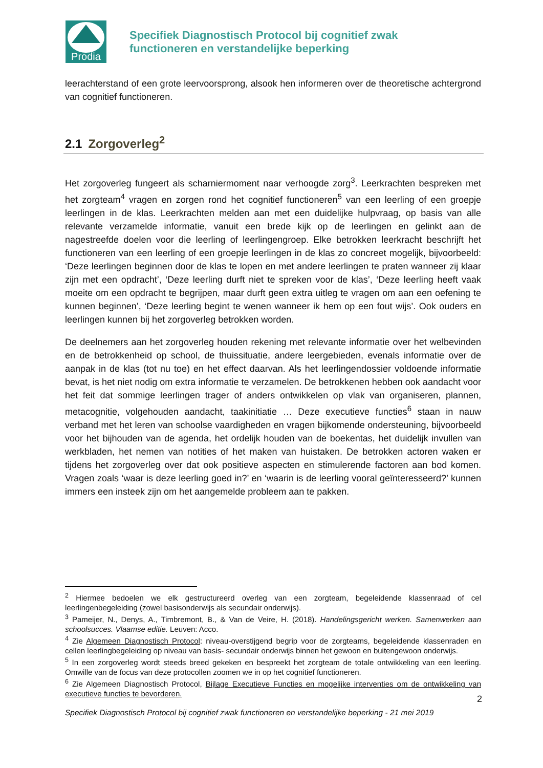Prodia
Specifiek Diagnostisch Protocol bij cognitief zwak
functioneren en verstandelijke beperking
leerachterstand of een grote leervoorsprong, alsook hen informeren over de theoretische achtergrond van cognitief functioneren.
2.1 Zorgoverleg<sup>2</sup>
Het zorgoverleg fungeert als scharniermoment naar verhoogde zorg<sup>3</sup>. Leerkrachten bespreken met het zorgteam<sup>4</sup> vragen en zorgen rond het cognitief functioneren<sup>5</sup> van een leerling of een groepje leerlingen in de klas. Leerkrachten melden aan met een duidelijke hulpvraag, op basis van alle relevante verzamelde informatie, vanuit een brede kijk op de leerlingen en gelinkt aan de nagestreefde doelen voor die leerling of leerlingengroep. Elke betrokken leerkracht beschrijft het functioneren van een leerling of een groepje leerlingen in de klas zo concreet mogelijk, bijvoorbeeld: ‘Deze leerlingen beginnen door de klas te lopen en met andere leerlingen te praten wanneer zij klaar zijn met een opdracht’, ‘Deze leerling durft niet te spreken voor de klas’, ‘Deze leerling heeft vaak moeite om een opdracht te begrijpen, maar durft geen extra uitleg te vragen om aan een oefening te kunnen beginnen’, ‘Deze leerling begint te wenen wanneer ik hem op een fout wijs’. Ook ouders en leerlingen kunnen bij het zorgoverleg betrokken worden.
De deelnemers aan het zorgoverleg houden rekening met relevante informatie over het welbevinden en de betrokkenheid op school, de thuissituatie, andere leergebieden, evenals informatie over de aanpak in de klas (tot nu toe) en het effect daarvan. Als het leerlingendossier voldoende informatie bevat, is het niet nodig om extra informatie te verzamelen. De betrokkenen hebben ook aandacht voor het feit dat sommige leerlingen trager of anders ontwikkelen op vlak van organiseren, plannen, metacognitie, volgehouden aandacht, taakinitiatie … Deze executieve functies<sup>6</sup> staan in nauw verband met het leren van schoolse vaardigheden en vragen bijkomende ondersteuning, bijvoorbeeld voor het bijhouden van de agenda, het ordelijk houden van de boekentas, het duidelijk invullen van werkbladen, het nemen van notities of het maken van huistaken. De betrokken actoren waken er tijdens het zorgoverleg over dat ook positieve aspecten en stimulerende factoren aan bod komen. Vragen zoals ‘waar is deze leerling goed in?’ en ‘waarin is de leerling vooral geïnteresseerd?’ kunnen immers een insteek zijn om het aangemelde probleem aan te pakken.
<sup>2</sup> Hiermee bedoelen we elk gestructureerd overleg van een zorgteam, begeleidende klassenraad of cel leerlingenbegeleiding (zowel basisonderwijs als secundair onderwijs).
<sup>3</sup> Pameijer, N., Denys, A., Timbremont, B., & Van de Veire, H. (2018). Handelingsgericht werken. Samenwerken aan schoolsucces. Vlaamse editie. Leuven: Acco.
<sup>4</sup> Zie Algemeen Diagnostisch Protocol: niveau-overstijgend begrip voor de zorgteams, begeleidende klassenraden en cellen leerlingbegeleiding op niveau van basis- secundair onderwijs binnen het gewoon en buitengewoon onderwijs.
<sup>5</sup> In een zorgoverleg wordt steeds breed gekeken en bespreekt het zorgteam de totale ontwikkeling van een leerling. Omwille van de focus van deze protocollen zoomen we in op het cognitief functioneren.
<sup>6</sup> Zie Algemeen Diagnostisch Protocol, Bijlage Executieve Functies en mogelijke interventies om de ontwikkeling van executieve functies te bevorderen.
2
Specifiek Diagnostisch Protocol bij cognitief zwak functioneren en verstandelijke beperking - 21 mei 2019